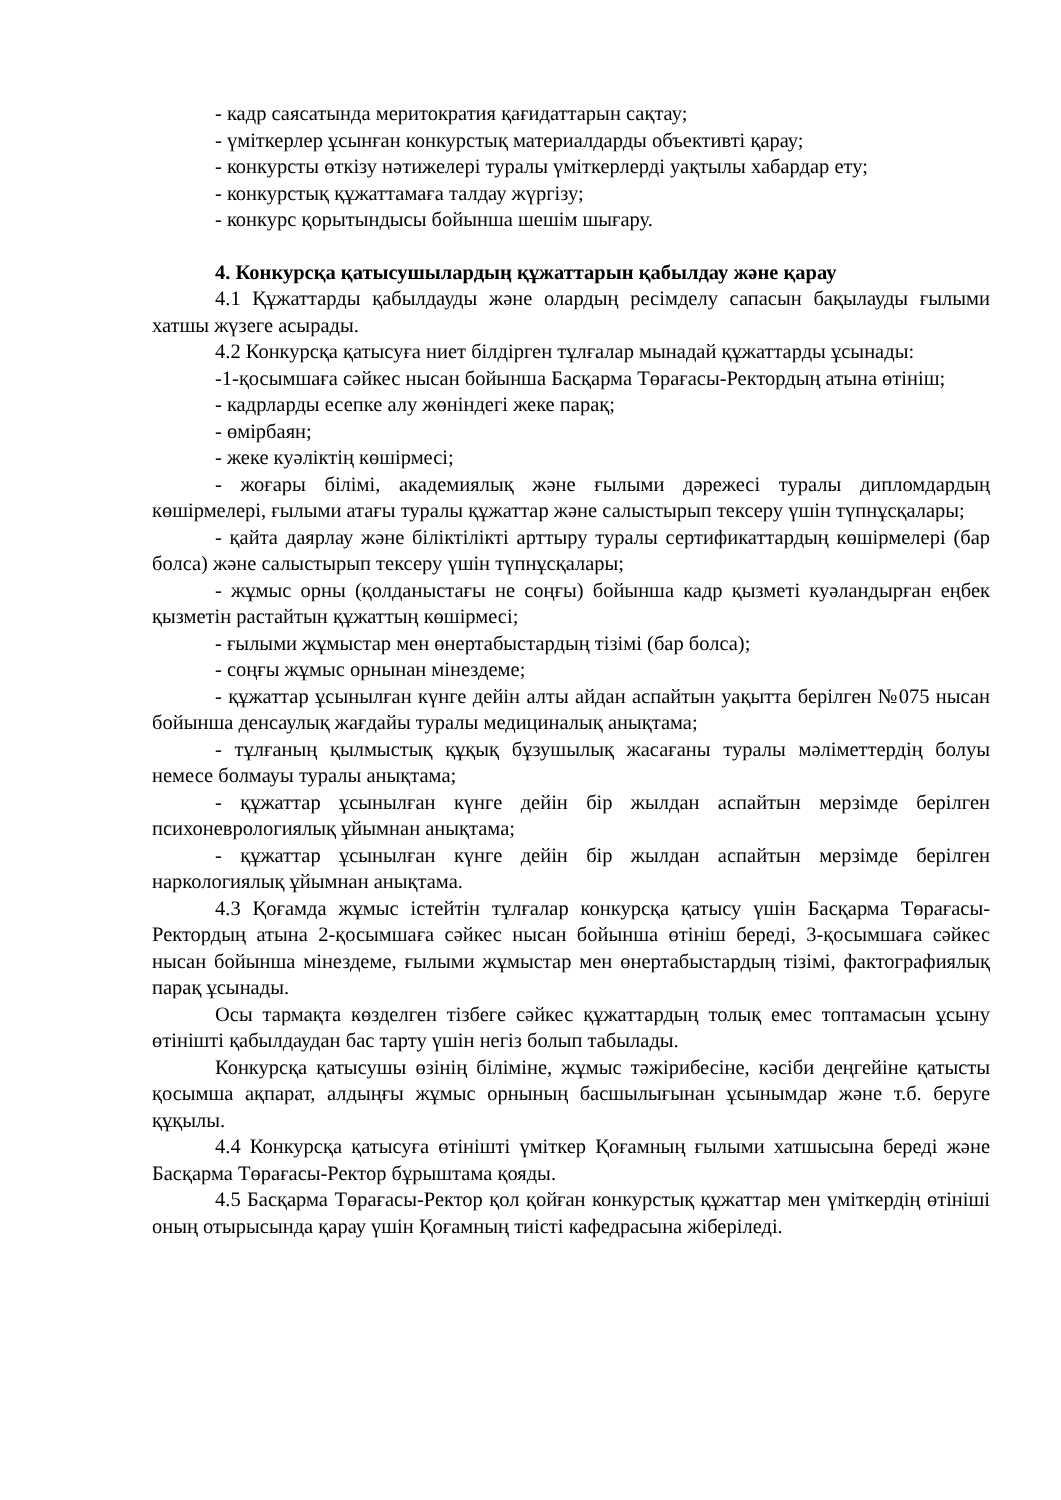- кадр саясатында меритократия қағидаттарын сақтау;
- үміткерлер ұсынған конкурстық материалдарды объективті қарау;
- конкурсты өткізу нәтижелері туралы үміткерлерді уақтылы хабардар ету;
- конкурстық құжаттамаға талдау жүргізу;
- конкурс қорытындысы бойынша шешім шығару.
4. Конкурсқа қатысушылардың құжаттарын қабылдау және қарау
4.1 Құжаттарды қабылдауды және олардың ресімделу сапасын бақылауды ғылыми хатшы жүзеге асырады.
4.2 Конкурсқа қатысуға ниет білдірген тұлғалар мынадай құжаттарды ұсынады:
-1-қосымшаға сәйкес нысан бойынша Басқарма Төрағасы-Ректордың атына өтініш;
- кадрларды есепке алу жөніндегі жеке парақ;
- өмірбаян;
- жеке куәліктің көшірмесі;
- жоғары білімі, академиялық және ғылыми дәрежесі туралы дипломдардың көшірмелері, ғылыми атағы туралы құжаттар және салыстырып тексеру үшін түпнұсқалары;
- қайта даярлау және біліктілікті арттыру туралы сертификаттардың көшірмелері (бар болса) және салыстырып тексеру үшін түпнұсқалары;
- жұмыс орны (қолданыстағы не соңғы) бойынша кадр қызметі куәландырған еңбек қызметін растайтын құжаттың көшірмесі;
- ғылыми жұмыстар мен өнертабыстардың тізімі (бар болса);
- соңғы жұмыс орнынан мінездеме;
- құжаттар ұсынылған күнге дейін алты айдан аспайтын уақытта берілген №075 нысан бойынша денсаулық жағдайы туралы медициналық анықтама;
- тұлғаның қылмыстық құқық бұзушылық жасағаны туралы мәліметтердің болуы немесе болмауы туралы анықтама;
- құжаттар ұсынылған күнге дейін бір жылдан аспайтын мерзімде берілген психоневрологиялық ұйымнан анықтама;
- құжаттар ұсынылған күнге дейін бір жылдан аспайтын мерзімде берілген наркологиялық ұйымнан анықтама.
4.3 Қоғамда жұмыс істейтін тұлғалар конкурсқа қатысу үшін Басқарма Төрағасы-Ректордың атына 2-қосымшаға сәйкес нысан бойынша өтініш береді, 3-қосымшаға сәйкес нысан бойынша мінездеме, ғылыми жұмыстар мен өнертабыстардың тізімі, фактографиялық парақ ұсынады.
Осы тармақта көзделген тізбеге сәйкес құжаттардың толық емес топтамасын ұсыну өтінішті қабылдаудан бас тарту үшін негіз болып табылады.
Конкурсқа қатысушы өзінің біліміне, жұмыс тәжірибесіне, кәсіби деңгейіне қатысты қосымша ақпарат, алдыңғы жұмыс орнының басшылығынан ұсынымдар және т.б. беруге құқылы.
4.4 Конкурсқа қатысуға өтінішті үміткер Қоғамның ғылыми хатшысына береді және Басқарма Төрағасы-Ректор бұрыштама қояды.
4.5 Басқарма Төрағасы-Ректор қол қойған конкурстық құжаттар мен үміткердің өтініші оның отырысында қарау үшін Қоғамның тиісті кафедрасына жіберіледі.